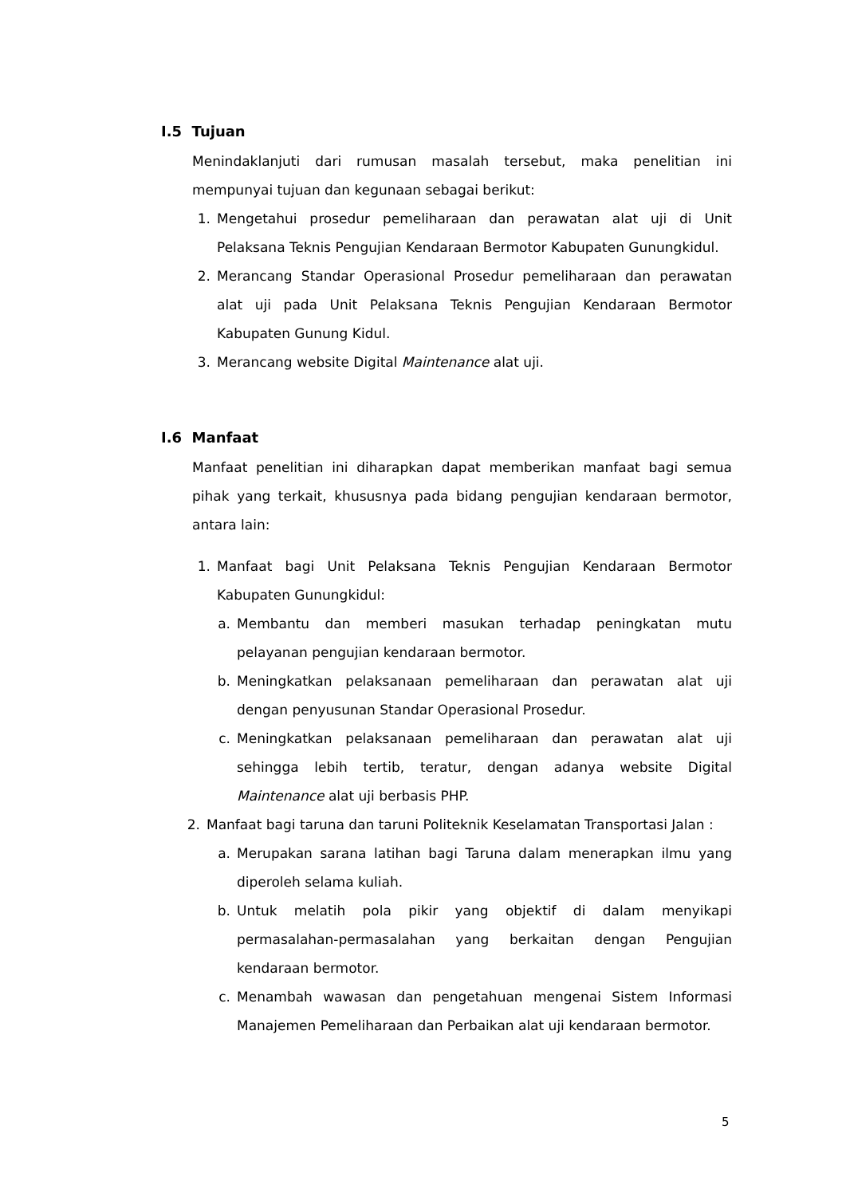I.5 Tujuan
Menindaklanjuti dari rumusan masalah tersebut, maka penelitian ini mempunyai tujuan dan kegunaan sebagai berikut:
1. Mengetahui prosedur pemeliharaan dan perawatan alat uji di Unit Pelaksana Teknis Pengujian Kendaraan Bermotor Kabupaten Gunungkidul.
2. Merancang Standar Operasional Prosedur pemeliharaan dan perawatan alat uji pada Unit Pelaksana Teknis Pengujian Kendaraan Bermotor Kabupaten Gunung Kidul.
3. Merancang website Digital Maintenance alat uji.
I.6 Manfaat
Manfaat penelitian ini diharapkan dapat memberikan manfaat bagi semua pihak yang terkait, khususnya pada bidang pengujian kendaraan bermotor, antara lain:
1. Manfaat bagi Unit Pelaksana Teknis Pengujian Kendaraan Bermotor Kabupaten Gunungkidul:
a. Membantu dan memberi masukan terhadap peningkatan mutu pelayanan pengujian kendaraan bermotor.
b. Meningkatkan pelaksanaan pemeliharaan dan perawatan alat uji dengan penyusunan Standar Operasional Prosedur.
c. Meningkatkan pelaksanaan pemeliharaan dan perawatan alat uji sehingga lebih tertib, teratur, dengan adanya website Digital Maintenance alat uji berbasis PHP.
2. Manfaat bagi taruna dan taruni Politeknik Keselamatan Transportasi Jalan :
a. Merupakan sarana latihan bagi Taruna dalam menerapkan ilmu yang diperoleh selama kuliah.
b. Untuk melatih pola pikir yang objektif di dalam menyikapi permasalahan-permasalahan yang berkaitan dengan Pengujian kendaraan bermotor.
c. Menambah wawasan dan pengetahuan mengenai Sistem Informasi Manajemen Pemeliharaan dan Perbaikan alat uji kendaraan bermotor.
5